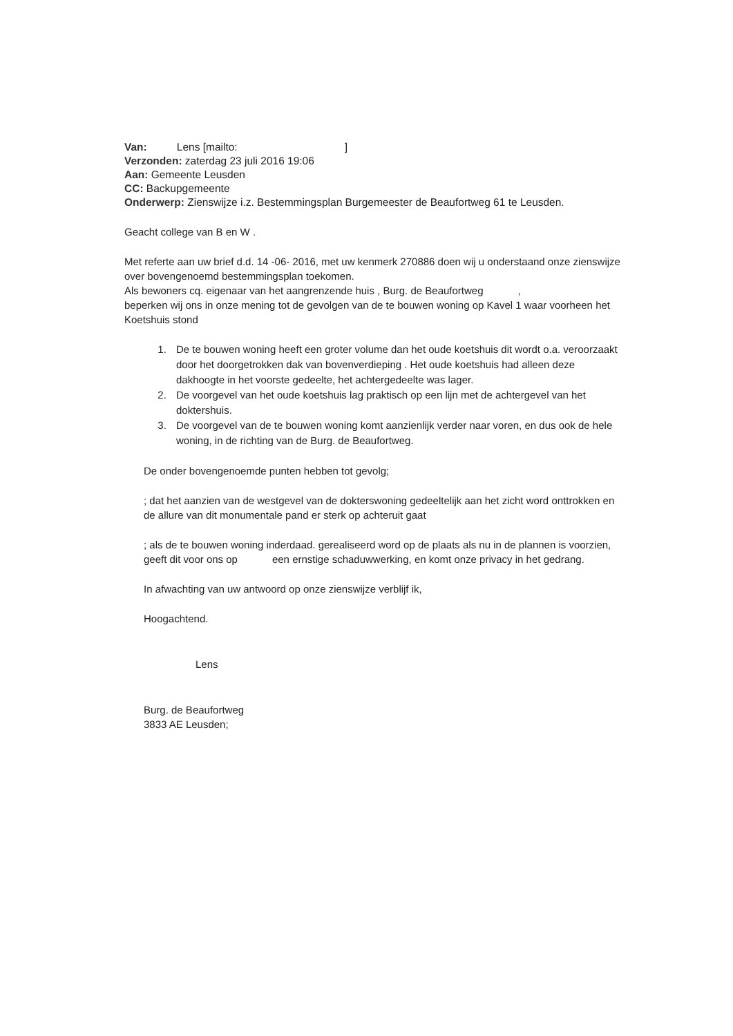Van: Lens [mailto: ]
Verzonden: zaterdag 23 juli 2016 19:06
Aan: Gemeente Leusden
CC: Backupgemeente
Onderwerp: Zienswijze i.z. Bestemmingsplan Burgemeester de Beaufortweg 61 te Leusden.
Geacht college van B en W .
Met referte aan uw brief d.d. 14 -06- 2016, met uw kenmerk 270886 doen wij u onderstaand onze zienswijze over bovengenoemd bestemmingsplan toekomen.
Als bewoners cq. eigenaar van het aangrenzende huis , Burg. de Beaufortweg ,
beperken wij ons in onze mening tot de gevolgen van de te bouwen woning op Kavel 1 waar voorheen het Koetshuis stond
1. De te bouwen woning heeft een groter volume dan het oude koetshuis dit wordt o.a. veroorzaakt door het doorgetrokken dak van bovenverdieping . Het oude koetshuis had alleen deze dakhoogte in het voorste gedeelte, het achtergedeelte was lager.
2. De voorgevel van het oude koetshuis lag praktisch op een lijn met de achtergevel van het doktershuis.
3. De voorgevel van de te bouwen woning komt aanzienlijk verder naar voren, en dus ook de hele woning, in de richting van de Burg. de Beaufortweg.
De onder bovengenoemde punten hebben tot gevolg;
; dat het aanzien van de westgevel van de dokterswoning gedeeltelijk aan het zicht word onttrokken en de allure van dit monumentale pand er sterk op achteruit gaat
; als de te bouwen woning inderdaad. gerealiseerd word op de plaats als nu in de plannen is voorzien, geeft dit voor ons op een ernstige schaduwwerking, en komt onze privacy in het gedrang.
In afwachting van uw antwoord op onze zienswijze verblijf ik,
Hoogachtend.
Lens
Burg. de Beaufortweg
3833 AE Leusden;